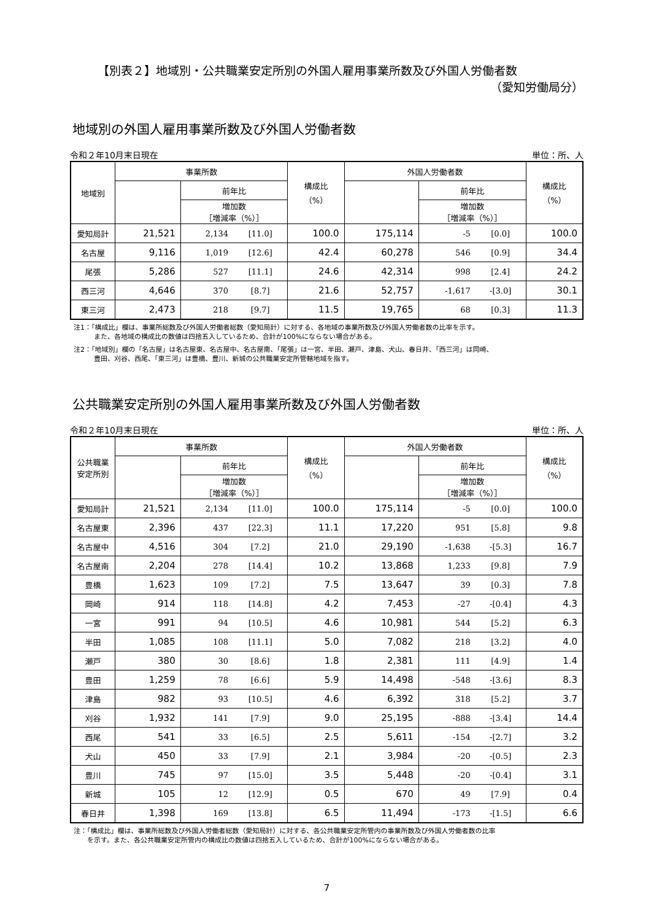【別表２】地域別・公共職業安定所別の外国人雇用事業所数及び外国人労働者数
（愛知労働局分）
地域別の外国人雇用事業所数及び外国人労働者数
令和２年10月末日現在 単位：所、人
| 地域別 | 事業所数 | | | 構成比 （%） | 外国人労働者数 | | | 構成比 （%） |
| --- | --- | --- | --- | --- | --- | --- | --- | --- |
| | | 前年比 | | | | 前年比 | | |
| | | 増加数 ［増減率（%）］ | | | | 増加数 ［増減率（%）］ | | |
| 愛知局計 | 21,521 | 2,134 | [11.0] | 100.0 | 175,114 | -5 | [0.0] | 100.0 |
| 名古屋 | 9,116 | 1,019 | [12.6] | 42.4 | 60,278 | 546 | [0.9] | 34.4 |
| 尾張 | 5,286 | 527 | [11.1] | 24.6 | 42,314 | 998 | [2.4] | 24.2 |
| 西三河 | 4,646 | 370 | [8.7] | 21.6 | 52,757 | -1,617 | -[3.0] | 30.1 |
| 東三河 | 2,473 | 218 | [9.7] | 11.5 | 19,765 | 68 | [0.3] | 11.3 |
注1：「構成比」欄は、事業所総数及び外国人労働者総数（愛知局計）に対する、各地域の事業所数及び外国人労働者数の比率を示す。
　　　また、各地域の構成比の数値は四捨五入しているため、合計が100%にならない場合がある。
注2：「地域別」欄の「名古屋」は名古屋東、名古屋中、名古屋南、「尾張」は一宮、半田、瀬戸、津島、犬山、春日井、「西三河」は岡崎、
　　　豊田、刈谷、西尾、「東三河」は豊橋、豊川、新城の公共職業安定所管轄地域を指す。
公共職業安定所別の外国人雇用事業所数及び外国人労働者数
令和２年10月末日現在 単位：所、人
| 公共職業 安定所別 | 事業所数 | | | 構成比 （%） | 外国人労働者数 | | | 構成比 （%） |
| --- | --- | --- | --- | --- | --- | --- | --- | --- |
| | | 前年比 | | | | 前年比 | | |
| | | 増加数 ［増減率（%）］ | | | | 増加数 ［増減率（%）］ | | |
| 愛知局計 | 21,521 | 2,134 | [11.0] | 100.0 | 175,114 | -5 | [0.0] | 100.0 |
| 名古屋東 | 2,396 | 437 | [22.3] | 11.1 | 17,220 | 951 | [5.8] | 9.8 |
| 名古屋中 | 4,516 | 304 | [7.2] | 21.0 | 29,190 | -1,638 | -[5.3] | 16.7 |
| 名古屋南 | 2,204 | 278 | [14.4] | 10.2 | 13,868 | 1,233 | [9.8] | 7.9 |
| 豊橋 | 1,623 | 109 | [7.2] | 7.5 | 13,647 | 39 | [0.3] | 7.8 |
| 岡崎 | 914 | 118 | [14.8] | 4.2 | 7,453 | -27 | -[0.4] | 4.3 |
| 一宮 | 991 | 94 | [10.5] | 4.6 | 10,981 | 544 | [5.2] | 6.3 |
| 半田 | 1,085 | 108 | [11.1] | 5.0 | 7,082 | 218 | [3.2] | 4.0 |
| 瀬戸 | 380 | 30 | [8.6] | 1.8 | 2,381 | 111 | [4.9] | 1.4 |
| 豊田 | 1,259 | 78 | [6.6] | 5.9 | 14,498 | -548 | -[3.6] | 8.3 |
| 津島 | 982 | 93 | [10.5] | 4.6 | 6,392 | 318 | [5.2] | 3.7 |
| 刈谷 | 1,932 | 141 | [7.9] | 9.0 | 25,195 | -888 | -[3.4] | 14.4 |
| 西尾 | 541 | 33 | [6.5] | 2.5 | 5,611 | -154 | -[2.7] | 3.2 |
| 犬山 | 450 | 33 | [7.9] | 2.1 | 3,984 | -20 | -[0.5] | 2.3 |
| 豊川 | 745 | 97 | [15.0] | 3.5 | 5,448 | -20 | -[0.4] | 3.1 |
| 新城 | 105 | 12 | [12.9] | 0.5 | 670 | 49 | [7.9] | 0.4 |
| 春日井 | 1,398 | 169 | [13.8] | 6.5 | 11,494 | -173 | -[1.5] | 6.6 |
注：「構成比」欄は、事業所総数及び外国人労働者総数（愛知局計）に対する、各公共職業安定所管内の事業所数及び外国人労働者数の比率
　　を示す。また、各公共職業安定所管内の構成比の数値は四捨五入しているため、合計が100%にならない場合がある。
7